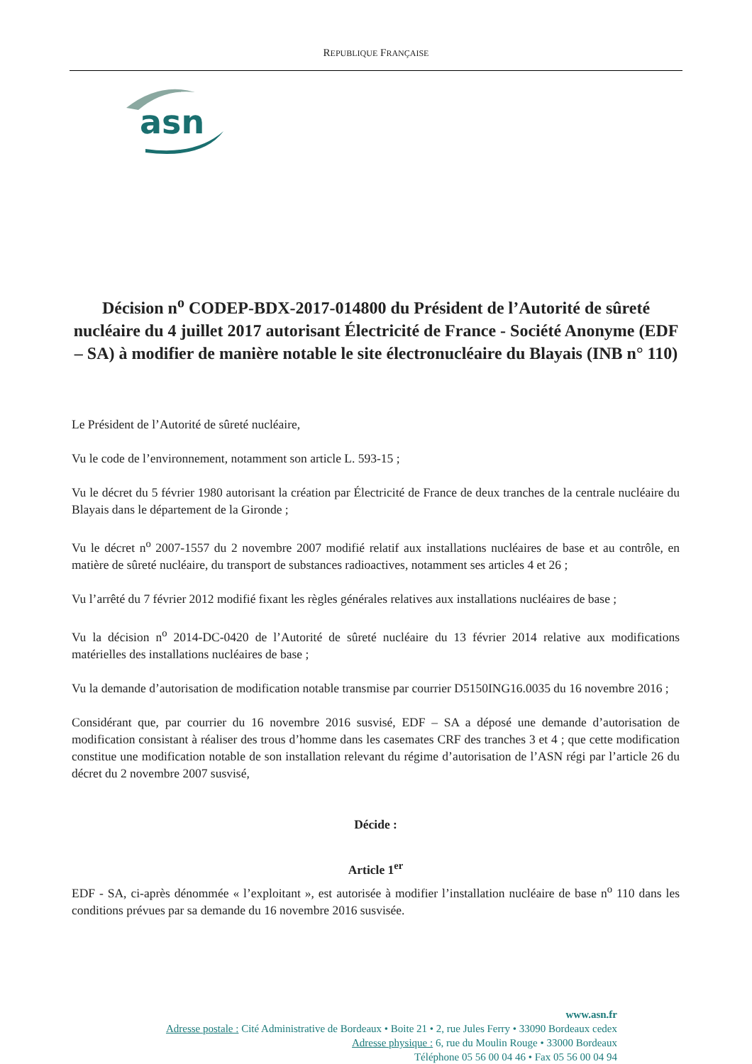REPUBLIQUE FRANÇAISE
asn
Décision n<sup>o</sup> CODEP-BDX-2017-014800 du Président de l’Autorité de sûreté nucléaire du 4 juillet 2017 autorisant Électricité de France - Société Anonyme (EDF – SA) à modifier de manière notable le site électronucléaire du Blayais (INB n° 110)
Le Président de l’Autorité de sûreté nucléaire,
Vu le code de l’environnement, notamment son article L. 593-15 ;
Vu le décret du 5 février 1980 autorisant la création par Électricité de France de deux tranches de la centrale nucléaire du Blayais dans le département de la Gironde ;
Vu le décret n<sup>o</sup> 2007-1557 du 2 novembre 2007 modifié relatif aux installations nucléaires de base et au contrôle, en matière de sûreté nucléaire, du transport de substances radioactives, notamment ses articles 4 et 26 ;
Vu l’arrêté du 7 février 2012 modifié fixant les règles générales relatives aux installations nucléaires de base ;
Vu la décision n<sup>o</sup> 2014-DC-0420 de l’Autorité de sûreté nucléaire du 13 février 2014 relative aux modifications matérielles des installations nucléaires de base ;
Vu la demande d’autorisation de modification notable transmise par courrier D5150ING16.0035 du 16 novembre 2016 ;
Considérant que, par courrier du 16 novembre 2016 susvisé, EDF – SA a déposé une demande d’autorisation de modification consistant à réaliser des trous d’homme dans les casemates CRF des tranches 3 et 4 ; que cette modification constitue une modification notable de son installation relevant du régime d’autorisation de l’ASN régi par l’article 26 du décret du 2 novembre 2007 susvisé,
Décide :
Article 1<sup>er</sup>
EDF - SA, ci-après dénommée « l’exploitant », est autorisée à modifier l’installation nucléaire de base n<sup>o</sup> 110 dans les conditions prévues par sa demande du 16 novembre 2016 susvisée.
www.asn.fr
Adresse postale : Cité Administrative de Bordeaux • Boite 21 • 2, rue Jules Ferry • 33090 Bordeaux cedex
Adresse physique : 6, rue du Moulin Rouge • 33000 Bordeaux
Téléphone 05 56 00 04 46 • Fax 05 56 00 04 94